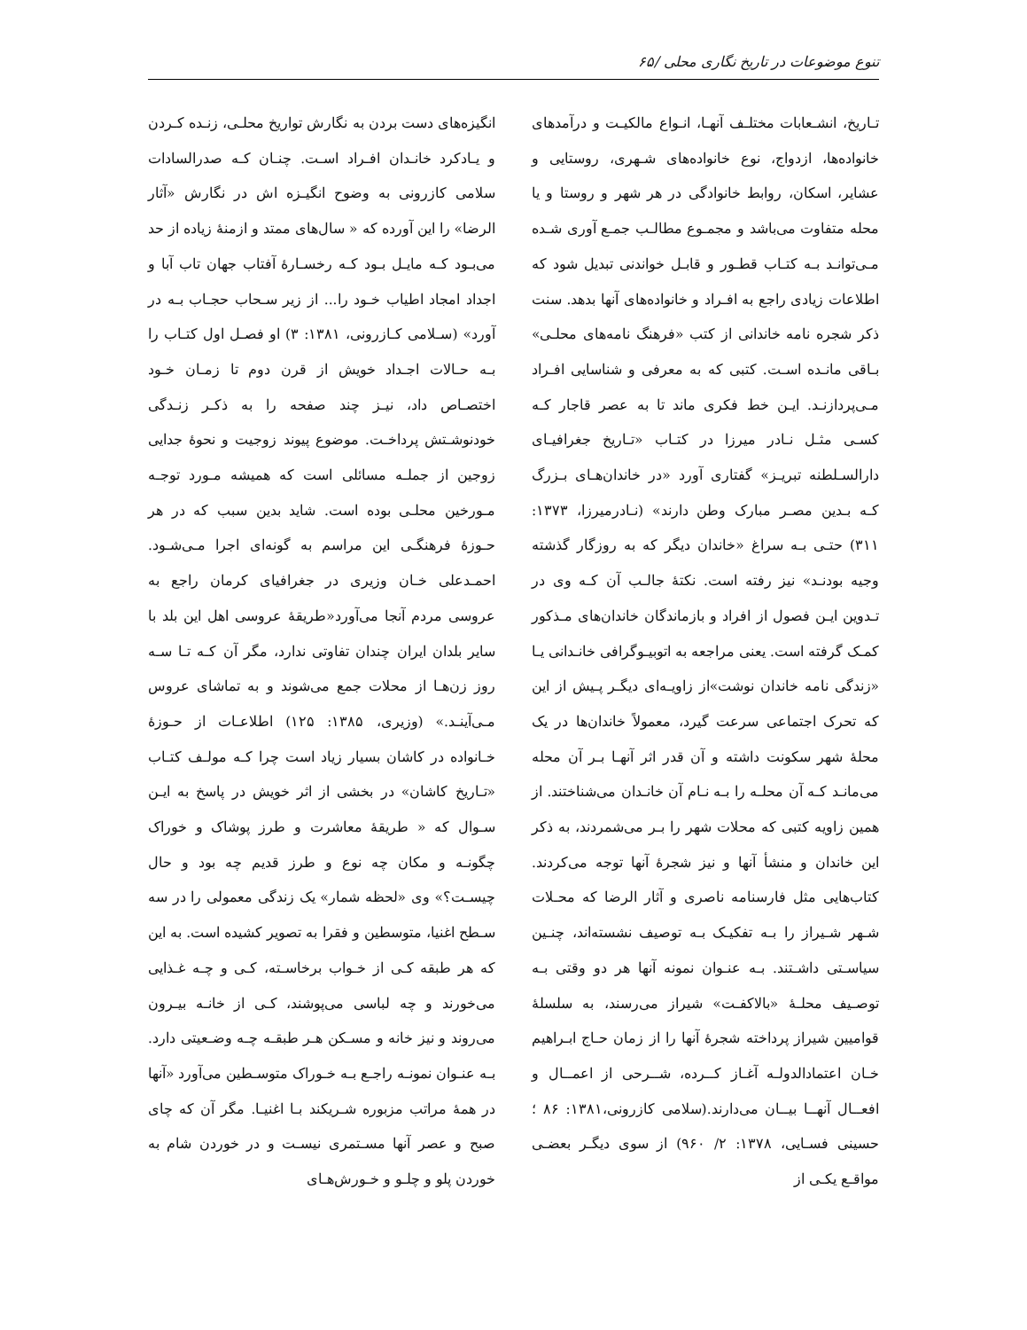تنوع موضوعات در تاریخ نگاری محلی /۶۵
تـاریخ، انشـعابات مختلـف آنهـا، انـواع مالکیـت و درآمدهای خانواده‌ها، ازدواج، نوع خانواده‌های شـهری، روستایی و عشایر، اسکان، روابط خانوادگی در هر شهر و روستا و یا محله متفاوت می‌باشد و مجمـوع مطالـب جمـع آوری شـده مـی‌توانـد بـه کتـاب قطـور و قابـل خواندنی تبدیل شود که اطلاعات زیادی راجع به افـراد و خانواده‌های آنها بدهد. سنت ذکر شجره نامه خاندانی از کتب «فرهنگ نامه‌های محلـی» بـاقی مانـده اسـت. کتبی که به معرفی و شناسایی افـراد مـی‌پردازنـد. ایـن خط فکری ماند تا به عصر قاجار کـه کسـی مثـل نـادر میرزا در کتـاب «تـاریخ جغرافیـای دارالسـلطنه تبریـز» گفتاری آورد «در خاندان‌هـای بـزرگ کـه بـدین مصـر مبارک وطن دارند» (نـادرمیرزا، ۱۳۷۳: ۳۱۱) حتـی بـه سراغ «خاندان دیگر که به روزگار گذشته وجیه بودنـد» نیز رفته است. نکتهٔ جالـب آن کـه وی در تـدوین ایـن فصول از افراد و بازماندگان خاندان‌های مـذکور کمـک گرفته است. یعنی مراجعه به اتوبیـوگرافی خانـدانی یـا «زندگی نامه خاندان نوشت»از زاویـه‌ای دیگـر پـیش از این که تحرک اجتماعی سرعت گیرد، معمولاً خاندان‌ها در یک محلهٔ شهر سکونت داشته و آن قدر اثر آنهـا بـر آن محله می‌مانـد کـه آن محلـه را بـه نـام آن خانـدان می‌شناختند. از همین زاویه کتبی که محلات شهر را بـر می‌شمردند، به ذکر این خاندان و منشأ آنها و نیز شجرهٔ آنها توجه می‌کردند. کتاب‌هایی مثل فارسنامه ناصری و آثار الرضا که محـلات شـهر شـیراز را بـه تفکیـک بـه توصیف نشسته‌اند، چنـین سیاسـتی داشـتند. بـه عنـوان نمونه آنها هر دو وقتی بـه توصـیف محلـهٔ «بالاکفـت» شیراز می‌رسند، به سلسلهٔ قوامیین شیراز پرداخته شجرهٔ آنها را از زمان حـاج ابـراهیم خـان اعتمادالدولـه آغـاز کــرده، شــرحی از اعمــال و افعــال آنهــا بیــان می‌دارند.(سلامی کازرونی،۱۳۸۱: ۸۶ ؛ حسینی فسـایی، ۱۳۷۸: ۲/ ۹۶۰) از سوی دیگـر بعضـی مواقـع یکـی از
انگیزه‌های دست بردن به نگارش تواریخ محلـی، زنـده کـردن و یـادکرد خانـدان افـراد اسـت. چنـان کـه صدرالسادات سلامی کازرونی به وضوح انگیـزه اش در نگارش «آثار الرضا» را این آورده که « سال‌های ممتد و ازمنهٔ زیاده از حد می‌بـود کـه مایـل بـود کـه رخسـارهٔ آفتاب جهان تاب آبا و اجداد امجاد اطیاب خـود را... از زیر سـحاب حجـاب بـه در آورد» (سـلامی کـازرونی، ۱۳۸۱: ۳) او فصـل اول کتـاب را بـه حـالات اجـداد خویش از قرن دوم تا زمـان خـود اختصـاص داد، نیـز چند صفحه را به ذکـر زنـدگی خودنوشـتش پرداخـت. موضوع پیوند زوجیت و نحوهٔ جدایی زوجین از جملـه مسائلی است که همیشه مـورد توجـه مـورخین محلـی بوده است. شاید بدین سبب که در هر حـوزهٔ فرهنگـی این مراسم به گونه‌ای اجرا مـی‌شـود. احمـدعلی خـان وزیری در جغرافیای کرمان راجع به عروسی مردم آنجا می‌آورد«طریقهٔ عروسی اهل این بلد با سایر بلدان ایران چندان تفاوتی ندارد، مگر آن کـه تـا سـه روز زن‌هـا از محلات جمع می‌شوند و به تماشای عروس مـی‌آینـد.» (وزیری، ۱۳۸۵: ۱۲۵) اطلاعـات از حـوزهٔ خـانواده در کاشان بسیار زیاد است چرا کـه مولـف کتـاب «تـاریخ کاشان» در بخشی از اثر خویش در پاسخ به ایـن سـوال که « طریقهٔ معاشرت و طرز پوشاک و خوراک چگونـه و مکان چه نوع و طرز قدیم چه بود و حال چیسـت؟» وی «لحظه شمار» یک زندگی معمولی را در سه سـطح اغنیا، متوسطین و فقرا به تصویر کشیده است. به این که هر طبقه کـی از خـواب برخاسـته، کـی و چـه غـذایی می‌خورند و چه لباسی می‌پوشند، کـی از خانـه بیـرون می‌روند و نیز خانه و مسـکن هـر طبقـه چـه وضـعیتی دارد. بـه عنـوان نمونـه راجـع بـه خـوراک متوسـطین می‌آورد «آنها در همهٔ مراتب مزبوره شـریکند بـا اغنیـا. مگر آن که چای صبح و عصر آنها مسـتمری نیسـت و در خوردن شام به خوردن پلو و چلـو و خـورش‌هـای